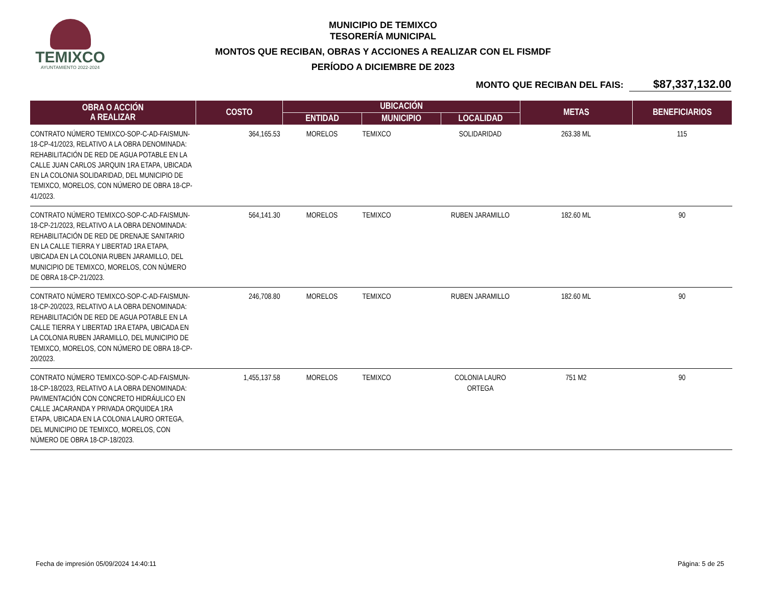TEMIXCO
AYUNTAMIENTO 2022-2024
MUNICIPIO DE TEMIXCO
TESORERÍA MUNICIPAL
MONTOS QUE RECIBAN, OBRAS Y ACCIONES A REALIZAR CON EL FISMDF
PERÍODO A DICIEMBRE DE 2023
MONTO QUE RECIBAN DEL FAIS: $87,337,132.00
| OBRA O ACCIÓN A REALIZAR | COSTO | UBICACIÓN | | | METAS | BENEFICIARIOS |
| --- | --- | --- | --- | --- | --- | --- |
| | | ENTIDAD | MUNICIPIO | LOCALIDAD | | |
| CONTRATO NÚMERO TEMIXCO-SOP-C-AD-FAISMUN-18-CP-41/2023, RELATIVO A LA OBRA DENOMINADA: REHABILITACIÓN DE RED DE AGUA POTABLE EN LA CALLE JUAN CARLOS JARQUIN 1RA ETAPA, UBICADA EN LA COLONIA SOLIDARIDAD, DEL MUNICIPIO DE TEMIXCO, MORELOS, CON NÚMERO DE OBRA 18-CP-41/2023. | 364,165.53 | MORELOS | TEMIXCO | SOLIDARIDAD | 263.38 ML | 115 |
| CONTRATO NÚMERO TEMIXCO-SOP-C-AD-FAISMUN-18-CP-21/2023, RELATIVO A LA OBRA DENOMINADA: REHABILITACIÓN DE RED DE DRENAJE SANITARIO EN LA CALLE TIERRA Y LIBERTAD 1RA ETAPA, UBICADA EN LA COLONIA RUBEN JARAMILLO, DEL MUNICIPIO DE TEMIXCO, MORELOS, CON NÚMERO DE OBRA 18-CP-21/2023. | 564,141.30 | MORELOS | TEMIXCO | RUBEN JARAMILLO | 182.60 ML | 90 |
| CONTRATO NÚMERO TEMIXCO-SOP-C-AD-FAISMUN-18-CP-20/2023, RELATIVO A LA OBRA DENOMINADA: REHABILITACIÓN DE RED DE AGUA POTABLE EN LA CALLE TIERRA Y LIBERTAD 1RA ETAPA, UBICADA EN LA COLONIA RUBEN JARAMILLO, DEL MUNICIPIO DE TEMIXCO, MORELOS, CON NÚMERO DE OBRA 18-CP-20/2023. | 246,708.80 | MORELOS | TEMIXCO | RUBEN JARAMILLO | 182.60 ML | 90 |
| CONTRATO NÚMERO TEMIXCO-SOP-C-AD-FAISMUN-18-CP-18/2023, RELATIVO A LA OBRA DENOMINADA: PAVIMENTACIÓN CON CONCRETO HIDRÁULICO EN CALLE JACARANDA Y PRIVADA ORQUIDEA 1RA ETAPA, UBICADA EN LA COLONIA LAURO ORTEGA, DEL MUNICIPIO DE TEMIXCO, MORELOS, CON NÚMERO DE OBRA 18-CP-18/2023. | 1,455,137.58 | MORELOS | TEMIXCO | COLONIA LAURO ORTEGA | 751 M2 | 90 |
Fecha de impresión 05/09/2024 14:40:11 Página: 5 de 25